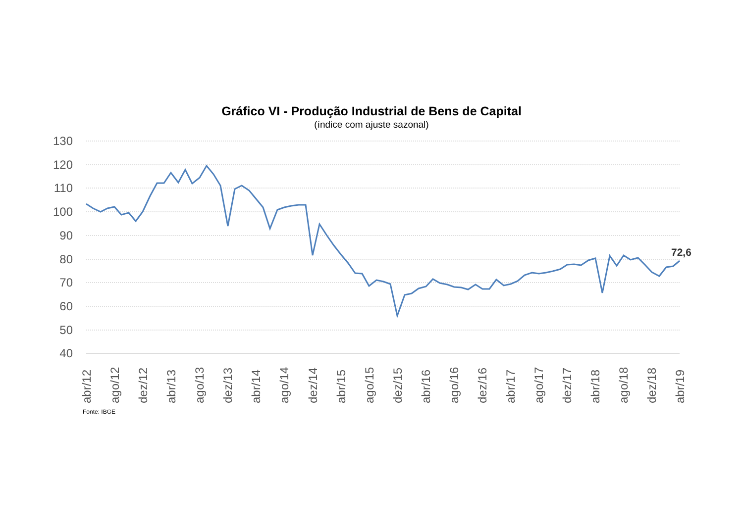Gráfico VI - Produção Industrial de Bens de Capital
(índice com ajuste sazonal)
130
120
110
100
90
80
70
60
50
40
72,6
abr/12
ago/12
dez/12
abr/13
ago/13
dez/13
abr/14
ago/14
dez/14
abr/15
ago/15
dez/15
abr/16
ago/16
dez/16
abr/17
ago/17
dez/17
abr/18
ago/18
dez/18
abr/19
Fonte: IBGE